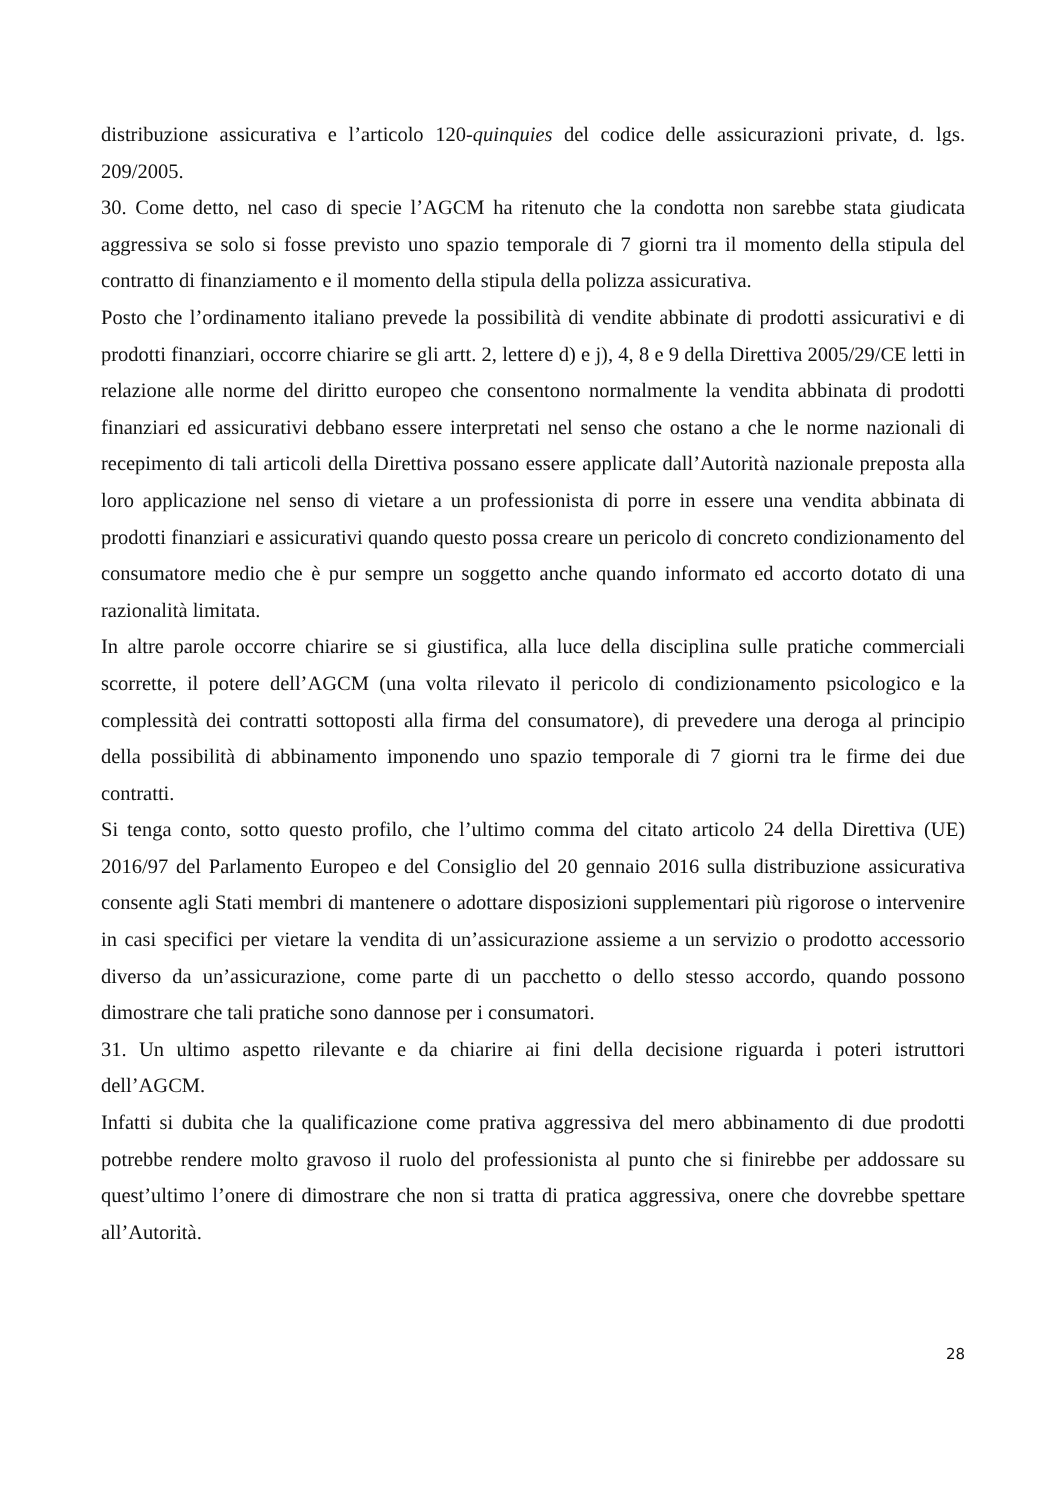distribuzione assicurativa e l’articolo 120-quinquies del codice delle assicurazioni private, d. lgs. 209/2005.
30. Come detto, nel caso di specie l’AGCM ha ritenuto che la condotta non sarebbe stata giudicata aggressiva se solo si fosse previsto uno spazio temporale di 7 giorni tra il momento della stipula del contratto di finanziamento e il momento della stipula della polizza assicurativa.
Posto che l’ordinamento italiano prevede la possibilità di vendite abbinate di prodotti assicurativi e di prodotti finanziari, occorre chiarire se gli artt. 2, lettere d) e j), 4, 8 e 9 della Direttiva 2005/29/CE letti in relazione alle norme del diritto europeo che consentono normalmente la vendita abbinata di prodotti finanziari ed assicurativi debbano essere interpretati nel senso che ostano a che le norme nazionali di recepimento di tali articoli della Direttiva possano essere applicate dall’Autorità nazionale preposta alla loro applicazione nel senso di vietare a un professionista di porre in essere una vendita abbinata di prodotti finanziari e assicurativi quando questo possa creare un pericolo di concreto condizionamento del consumatore medio che è pur sempre un soggetto anche quando informato ed accorto dotato di una razionalità limitata.
In altre parole occorre chiarire se si giustifica, alla luce della disciplina sulle pratiche commerciali scorrette, il potere dell’AGCM (una volta rilevato il pericolo di condizionamento psicologico e la complessità dei contratti sottoposti alla firma del consumatore), di prevedere una deroga al principio della possibilità di abbinamento imponendo uno spazio temporale di 7 giorni tra le firme dei due contratti.
Si tenga conto, sotto questo profilo, che l’ultimo comma del citato articolo 24 della Direttiva (UE) 2016/97 del Parlamento Europeo e del Consiglio del 20 gennaio 2016 sulla distribuzione assicurativa consente agli Stati membri di mantenere o adottare disposizioni supplementari più rigorose o intervenire in casi specifici per vietare la vendita di un’assicurazione assieme a un servizio o prodotto accessorio diverso da un’assicurazione, come parte di un pacchetto o dello stesso accordo, quando possono dimostrare che tali pratiche sono dannose per i consumatori.
31. Un ultimo aspetto rilevante e da chiarire ai fini della decisione riguarda i poteri istruttori dell’AGCM.
Infatti si dubita che la qualificazione come prativa aggressiva del mero abbinamento di due prodotti potrebbe rendere molto gravoso il ruolo del professionista al punto che si finirebbe per addossare su quest’ultimo l’onere di dimostrare che non si tratta di pratica aggressiva, onere che dovrebbe spettare all’Autorità.
28